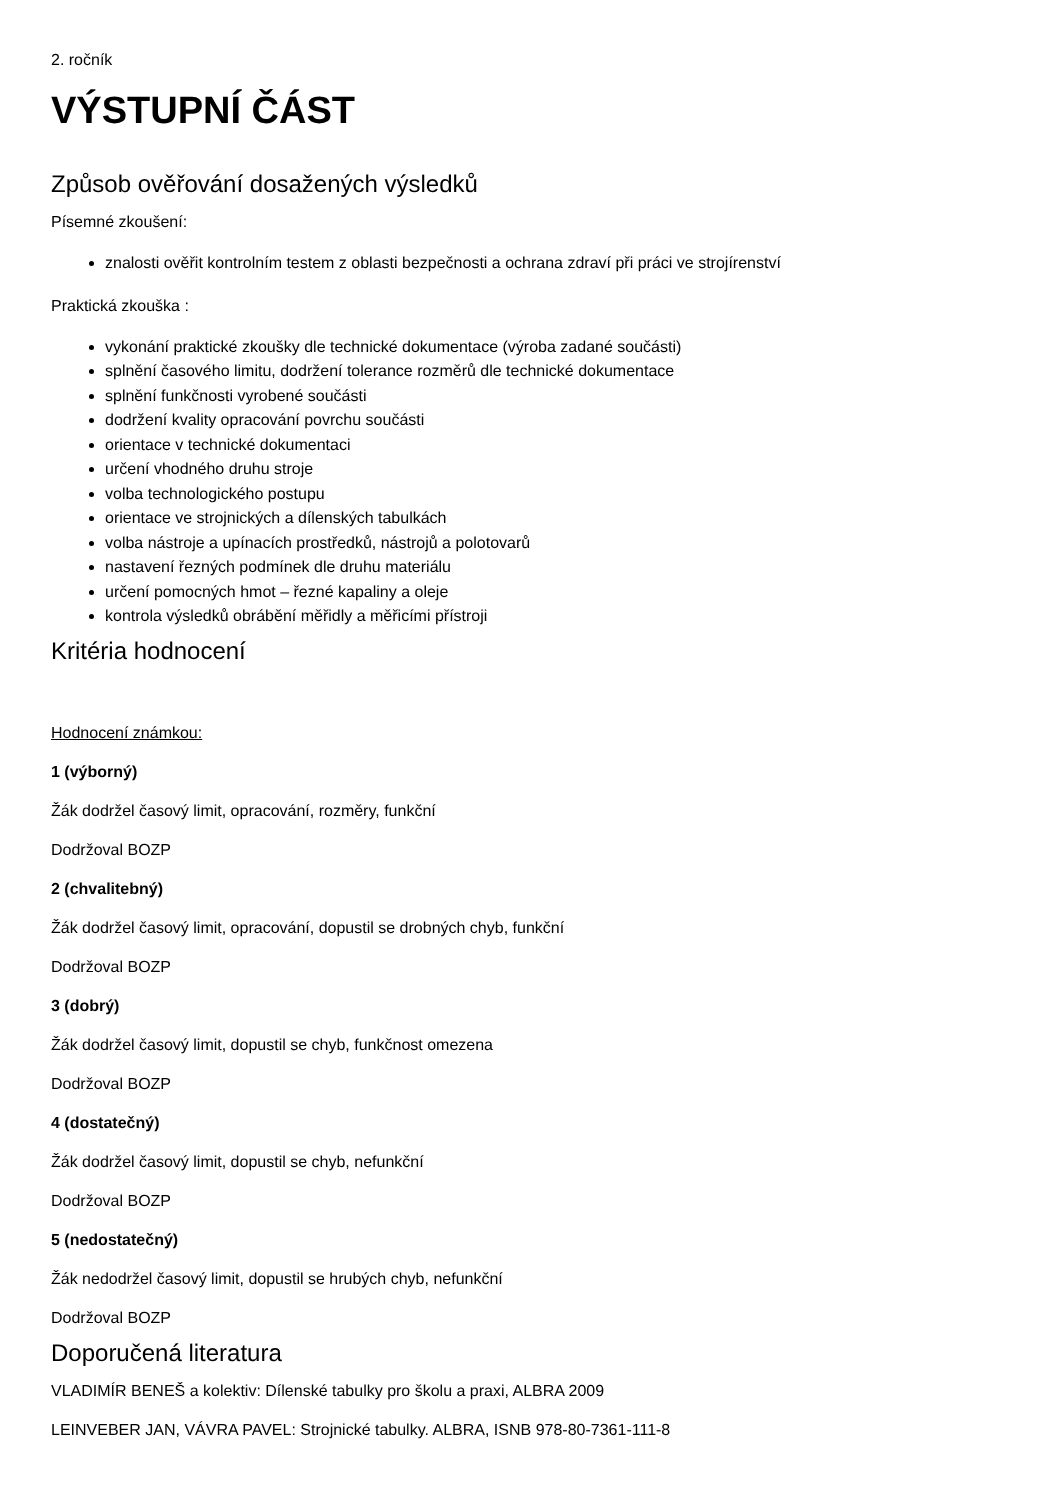2. ročník
VÝSTUPNÍ ČÁST
Způsob ověřování dosažených výsledků
Písemné zkoušení:
znalosti ověřit kontrolním testem z oblasti bezpečnosti a ochrana zdraví při práci ve strojírenství
Praktická zkouška :
vykonání praktické zkoušky dle technické dokumentace (výroba zadané součásti)
splnění časového limitu, dodržení tolerance rozměrů dle technické dokumentace
splnění funkčnosti vyrobené součásti
dodržení kvality opracování povrchu součásti
orientace v technické dokumentaci
určení vhodného druhu stroje
volba technologického postupu
orientace ve strojnických a dílenských tabulkách
volba nástroje a upínacích prostředků, nástrojů a polotovarů
nastavení řezných podmínek dle druhu materiálu
určení pomocných hmot – řezné kapaliny a oleje
kontrola výsledků obrábění měřidly a měřicími přístroji
Kritéria hodnocení
Hodnocení známkou:
1 (výborný)
Žák dodržel časový limit, opracování, rozměry, funkční
Dodržoval BOZP
2 (chvalitebný)
Žák dodržel časový limit, opracování, dopustil se drobných chyb, funkční
Dodržoval BOZP
3 (dobrý)
Žák dodržel časový limit, dopustil se chyb, funkčnost omezena
Dodržoval BOZP
4 (dostatečný)
Žák dodržel časový limit, dopustil se chyb, nefunkční
Dodržoval BOZP
5 (nedostatečný)
Žák nedodržel časový limit, dopustil se hrubých chyb, nefunkční
Dodržoval BOZP
Doporučená literatura
VLADIMÍR BENEŠ a kolektiv: Dílenské tabulky pro školu a praxi, ALBRA 2009
LEINVEBER JAN, VÁVRA PAVEL: Strojnické tabulky. ALBRA, ISNB 978-80-7361-111-8